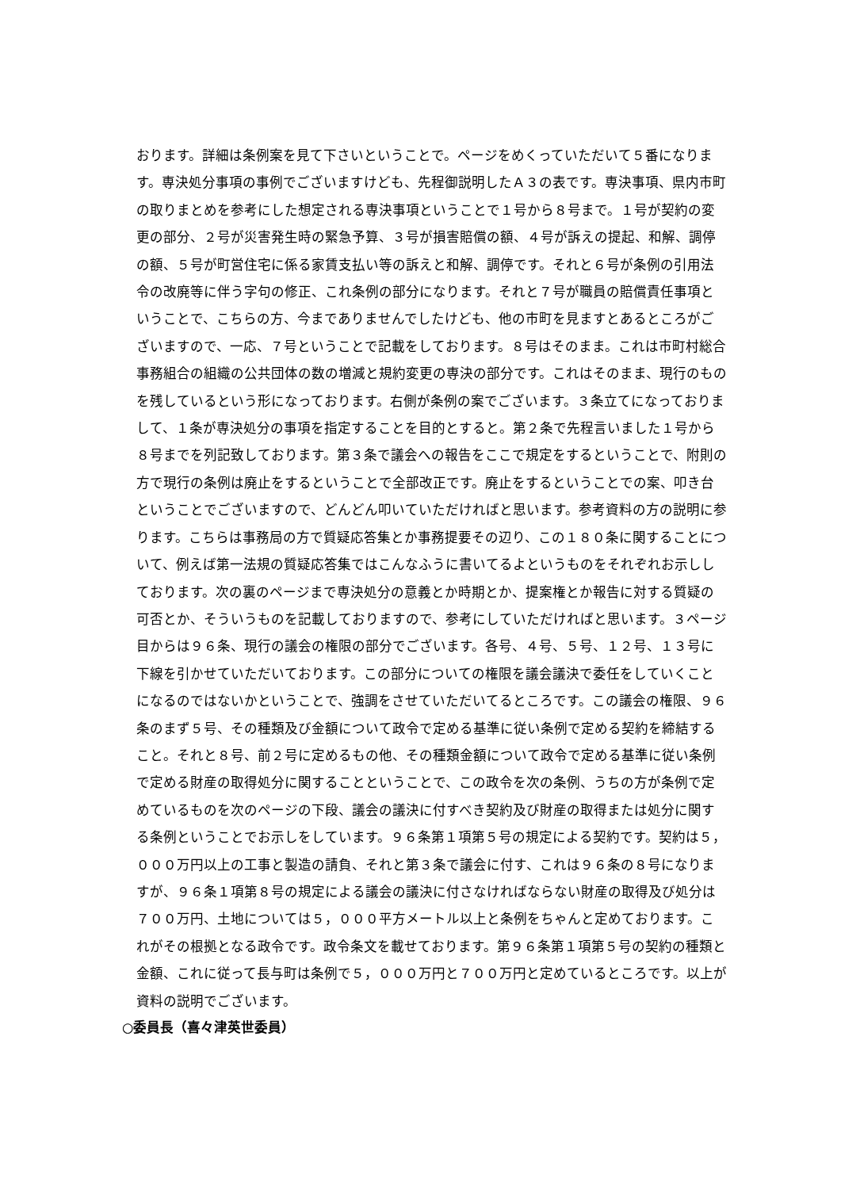おります。詳細は条例案を見て下さいということで。ページをめくっていただいて５番になります。専決処分事項の事例でございますけども、先程御説明したＡ３の表です。専決事項、県内市町の取りまとめを参考にした想定される専決事項ということで１号から８号まで。１号が契約の変更の部分、２号が災害発生時の緊急予算、３号が損害賠償の額、４号が訴えの提起、和解、調停の額、５号が町営住宅に係る家賃支払い等の訴えと和解、調停です。それと６号が条例の引用法令の改廃等に伴う字句の修正、これ条例の部分になります。それと７号が職員の賠償責任事項ということで、こちらの方、今までありませんでしたけども、他の市町を見ますとあるところがございますので、一応、７号ということで記載をしております。８号はそのまま。これは市町村総合事務組合の組織の公共団体の数の増減と規約変更の専決の部分です。これはそのまま、現行のものを残しているという形になっております。右側が条例の案でございます。３条立てになっておりまして、１条が専決処分の事項を指定することを目的とすると。第２条で先程言いました１号から８号までを列記致しております。第３条で議会への報告をここで規定をするということで、附則の方で現行の条例は廃止をするということで全部改正です。廃止をするということでの案、叩き台ということでございますので、どんどん叩いていただければと思います。参考資料の方の説明に参ります。こちらは事務局の方で質疑応答集とか事務提要その辺り、この１８０条に関することについて、例えば第一法規の質疑応答集ではこんなふうに書いてるよというものをそれぞれお示ししております。次の裏のページまで専決処分の意義とか時期とか、提案権とか報告に対する質疑の可否とか、そういうものを記載しておりますので、参考にしていただければと思います。３ページ目からは９６条、現行の議会の権限の部分でございます。各号、４号、５号、１２号、１３号に下線を引かせていただいております。この部分についての権限を議会議決で委任をしていくことになるのではないかということで、強調をさせていただいてるところです。この議会の権限、９６条のまず５号、その種類及び金額について政令で定める基準に従い条例で定める契約を締結すること。それと８号、前２号に定めるもの他、その種類金額について政令で定める基準に従い条例で定める財産の取得処分に関することということで、この政令を次の条例、うちの方が条例で定めているものを次のページの下段、議会の議決に付すべき契約及び財産の取得または処分に関する条例ということでお示しをしています。９６条第１項第５号の規定による契約です。契約は５，０００万円以上の工事と製造の請負、それと第３条で議会に付す、これは９６条の８号になりますが、９６条１項第８号の規定による議会の議決に付さなければならない財産の取得及び処分は７００万円、土地については５，０００平方メートル以上と条例をちゃんと定めております。これがその根拠となる政令です。政令条文を載せております。第９６条第１項第５号の契約の種類と金額、これに従って長与町は条例で５，０００万円と７００万円と定めているところです。以上が資料の説明でございます。
○委員長（喜々津英世委員）